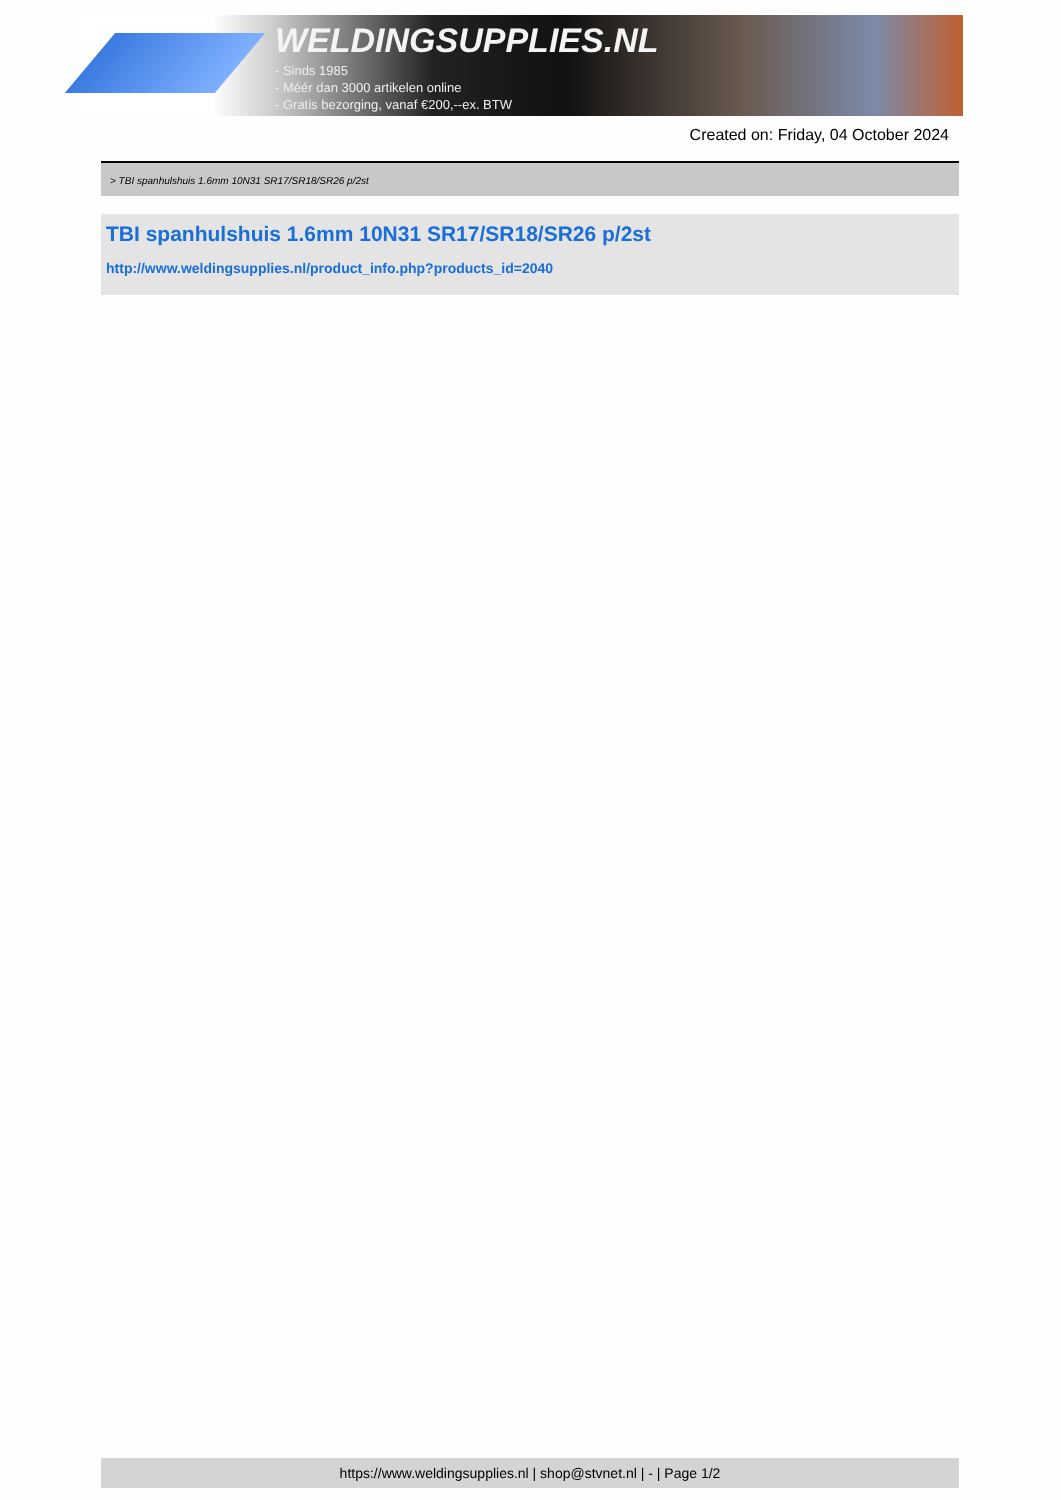WELDINGSUPPLIES.NL
- Sinds 1985
- Méér dan 3000 artikelen online
- Gratis bezorging, vanaf €200,--ex. BTW
Created on: Friday, 04 October 2024
> TBI spanhulshuis 1.6mm 10N31 SR17/SR18/SR26 p/2st
TBI spanhulshuis 1.6mm 10N31 SR17/SR18/SR26 p/2st
http://www.weldingsupplies.nl/product_info.php?products_id=2040
https://www.weldingsupplies.nl | shop@stvnet.nl | - | Page 1/2